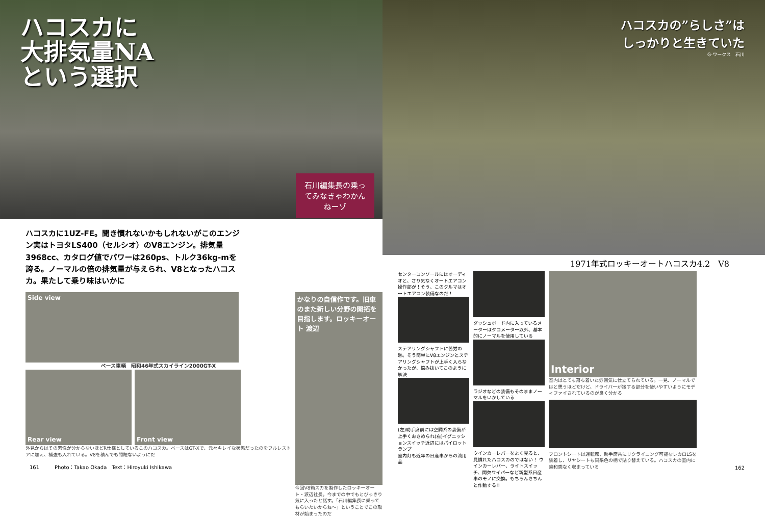ハコスカに
大排気量NA
という選択
石川編集長の乗ってみなきゃわかんねーゾ
ハコスカに1UZ-FE。聞き慣れないかもしれないがこのエンジン実はトヨタLS400（セルシオ）のV8エンジン。排気量3968cc、カタログ値でパワーは260ps、トルク36kg-mを誇る。ノーマルの倍の排気量が与えられ、V8となったハコスカ。果たして乗り味はいかに
Side view
ベース車輌　昭和46年式スカイライン2000GT-X
Rear view Front view
外見からはその素性が分からないほどR仕様としているこのハコスカ。ベースはGT-Xで、元々キレイな状態だったのをフルレストアに加え、補強も入れている。V8を積んでも問題ないようにだ
かなりの自信作です。旧車のまた新しい分野の開拓を目指します。ロッキーオート 渡辺
今回V8箱スカを製作したロッキーオート・渡辺社長。今までの中でもとびっきり気に入ったと話す。「石川編集長に乗ってもらいたいからね〜」ということでこの取材が始まったのだ
161　　　Photo：Takao Okada　Text：Hiroyuki Ishikawa
ハコスカの”らしさ”は
しっかりと生きていた
G-ワークス　石川
1971年式ロッキーオートハコスカ4.2　V8
センターコンソールにはオーディオと、さり気なくオートエアコン操作部が！そう、このクルマはオートエアコン装備なのだ！
ステアリングシャフトに苦労の跡。そう簡単にV8エンジンとステアリングシャフトが上手く入らなかったが、悩み抜いてこのように解決
(左)助手席前には空調系の装備が上手くおさめられ(右)イグニッションスイッチ近辺にはパイロットランプ
室内灯も近年の日産車からの流用品
ダッシュボード内に入っているメーターはタコメーター以外、基本的にノーマルを使用している
ラジオなどの装備もそのままノーマルをいかしている
ウインカーレバーをよく見ると、見慣れたハコスカのではない！ ウインカーレバー、ライトスイッチ、間欠ワイパーなど新型系日産車のモノに交換。もちろんきちんと作動する!!
Interior
室内はとても落ち着いた雰囲気に仕立てられている。一見、ノーマルではと思うほどだけど、ドライバーが接する部分を使いやすいようにモディファイされているのが良く分かる
フロントシートは運転席、助手席共にリクライニング可能なレカロLSを装着し、リヤシートも同系色の柄で貼り替えている。ハコスカの室内に違和感なく収まっている
162